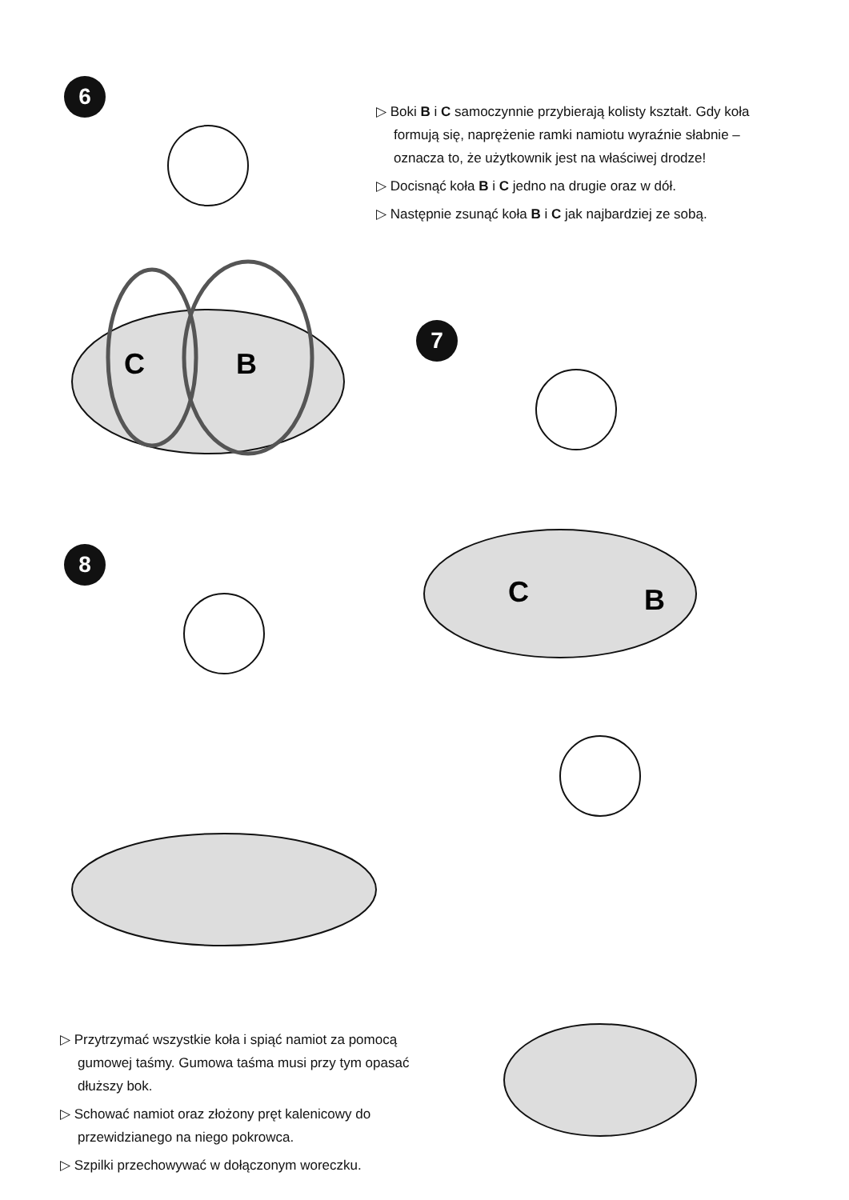6
C
B
▷ Boki B i C samoczynnie przybierają kolisty kształt. Gdy koła formują się, naprężenie ramki namiotu wyraźnie słabnie – oznacza to, że użytkownik jest na właściwej drodze!
▷ Docisnąć koła B i C jedno na drugie oraz w dół.
▷ Następnie zsunąć koła B i C jak najbardziej ze sobą.
7
C
B
8
▷ Przytrzymać wszystkie koła i spiąć namiot za pomocą gumowej taśmy. Gumowa taśma musi przy tym opasać dłuższy bok.
▷ Schować namiot oraz złożony pręt kalenicowy do przewidzianego na niego pokrowca.
▷ Szpilki przechowywać w dołączonym woreczku.